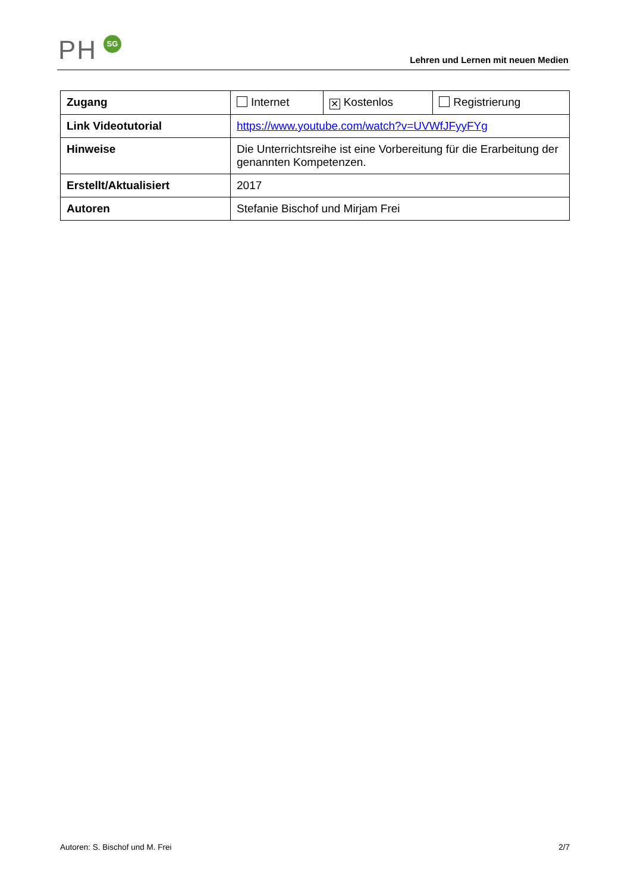PH SG
Lehren und Lernen mit neuen Medien
| Zugang | Internet | ✕ Kostenlos | Registrierung |
| Link Videotutorial | https://www.youtube.com/watch?v=UVWfJFyyFYg | | |
| Hinweise | Die Unterrichtsreihe ist eine Vorbereitung für die Erarbeitung der genannten Kompetenzen. | | |
| Erstellt/Aktualisiert | 2017 | | |
| Autoren | Stefanie Bischof und Mirjam Frei | | |
Autoren: S. Bischof und M. Frei 2/7